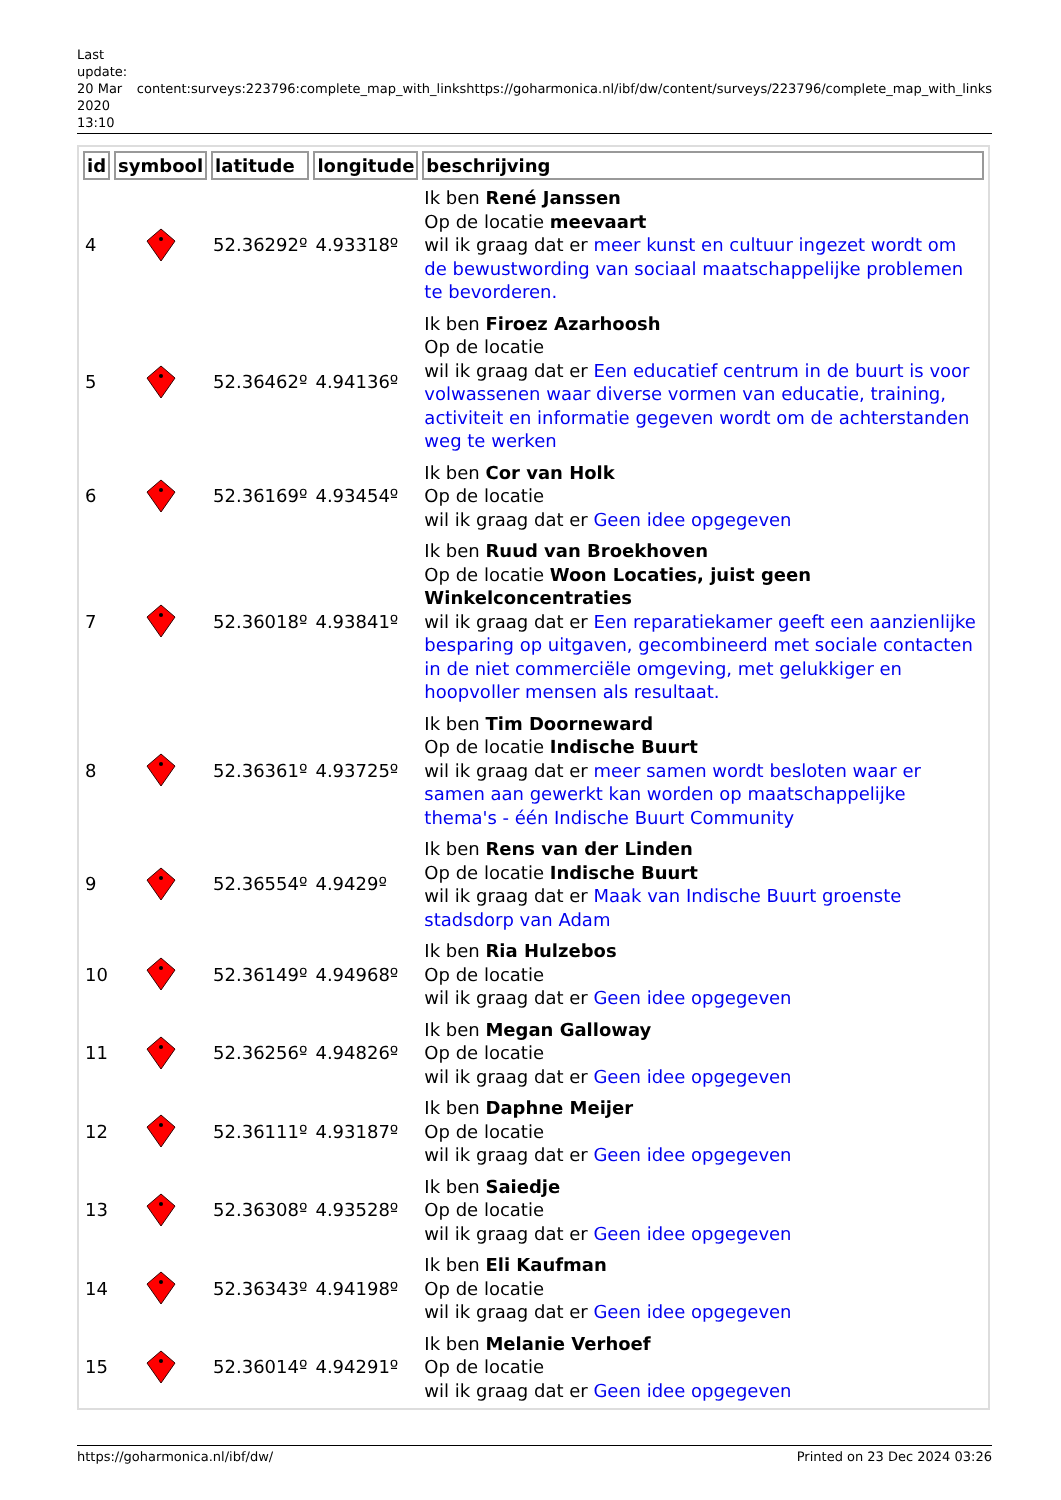Last update: 20 Mar 2020 13:10
content:surveys:223796:complete_map_with_links
https://goharmonica.nl/ibf/dw/content/surveys/223796/complete_map_with_links
| id | symbool | latitude | longitude | beschrijving |
| --- | --- | --- | --- | --- |
| 4 | | 52.36292º | 4.93318º | Ik ben René Janssen Op de locatie meevaart wil ik graag dat er meer kunst en cultuur ingezet wordt om de bewustwording van sociaal maatschappelijke problemen te bevorderen. |
| 5 | | 52.36462º | 4.94136º | Ik ben Firoez Azarhoosh Op de locatie wil ik graag dat er Een educatief centrum in de buurt is voor volwassenen waar diverse vormen van educatie, training, activiteit en informatie gegeven wordt om de achterstanden weg te werken |
| 6 | | 52.36169º | 4.93454º | Ik ben Cor van Holk Op de locatie wil ik graag dat er Geen idee opgegeven |
| 7 | | 52.36018º | 4.93841º | Ik ben Ruud van Broekhoven Op de locatie Woon Locaties, juist geen Winkelconcentraties wil ik graag dat er Een reparatiekamer geeft een aanzienlijke besparing op uitgaven, gecombineerd met sociale contacten in de niet commerciële omgeving, met gelukkiger en hoopvoller mensen als resultaat. |
| 8 | | 52.36361º | 4.93725º | Ik ben Tim Doorneward Op de locatie Indische Buurt wil ik graag dat er meer samen wordt besloten waar er samen aan gewerkt kan worden op maatschappelijke thema's - één Indische Buurt Community |
| 9 | | 52.36554º | 4.9429º | Ik ben Rens van der Linden Op de locatie Indische Buurt wil ik graag dat er Maak van Indische Buurt groenste stadsdorp van Adam |
| 10 | | 52.36149º | 4.94968º | Ik ben Ria Hulzebos Op de locatie wil ik graag dat er Geen idee opgegeven |
| 11 | | 52.36256º | 4.94826º | Ik ben Megan Galloway Op de locatie wil ik graag dat er Geen idee opgegeven |
| 12 | | 52.36111º | 4.93187º | Ik ben Daphne Meijer Op de locatie wil ik graag dat er Geen idee opgegeven |
| 13 | | 52.36308º | 4.93528º | Ik ben Saiedje Op de locatie wil ik graag dat er Geen idee opgegeven |
| 14 | | 52.36343º | 4.94198º | Ik ben Eli Kaufman Op de locatie wil ik graag dat er Geen idee opgegeven |
| 15 | | 52.36014º | 4.94291º | Ik ben Melanie Verhoef Op de locatie wil ik graag dat er Geen idee opgegeven |
https://goharmonica.nl/ibf/dw/ Printed on 23 Dec 2024 03:26